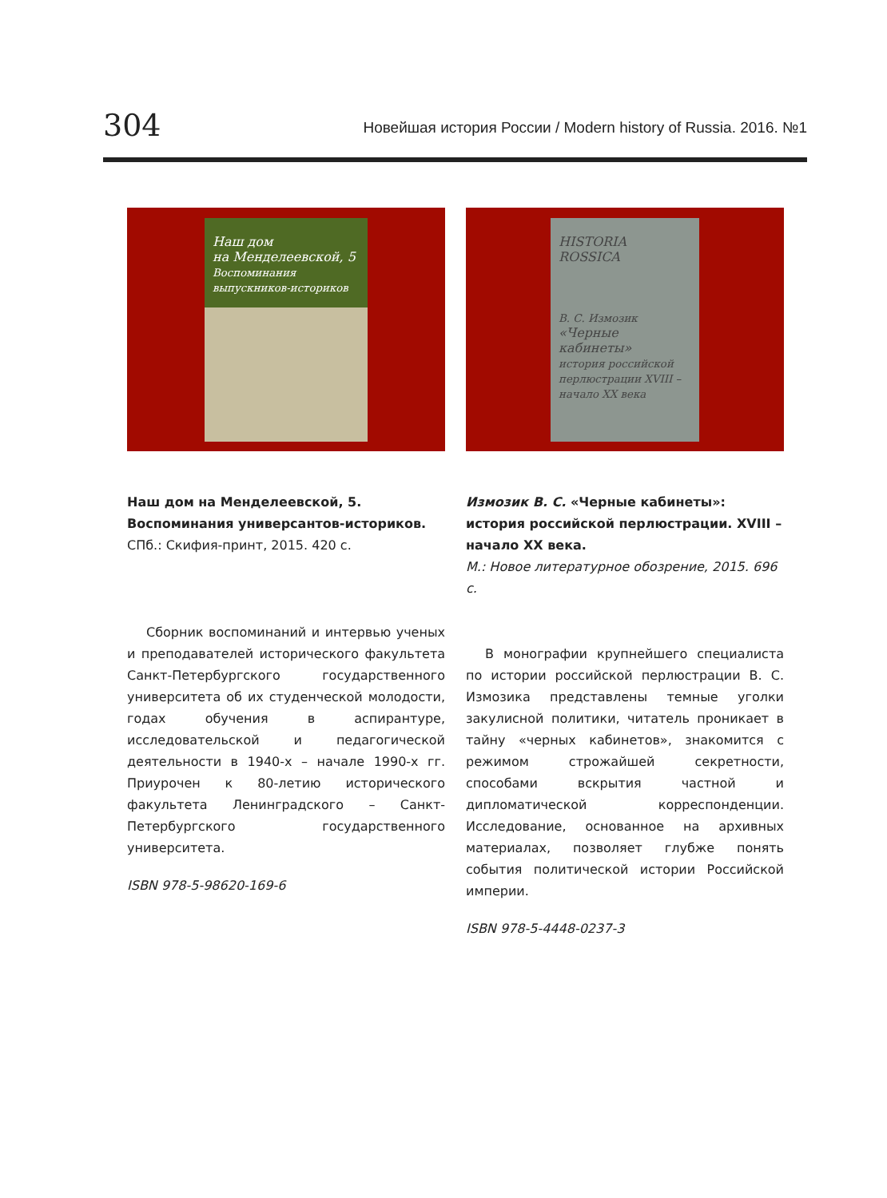304 Новейшая история России / Modern history of Russia. 2016. №1
Наш дом
на Менделеевской, 5
Воспоминания выпускников-историков
Наш дом на Менделеевской, 5.
Воспоминания универсантов-историков.
СПб.: Скифия-принт, 2015. 420 с.
Сборник воспоминаний и интервью ученых и преподавателей исторического факультета Санкт-Петербургского государственного университета об их студенческой молодости, годах обучения в аспирантуре, исследовательской и педагогической деятельности в 1940-х – начале 1990-х гг. Приурочен к 80-летию исторического факультета Ленинградского – Санкт-Петербургского государственного университета.
ISBN 978-5-98620-169-6
HISTORIA ROSSICA
В. С. Измозик
«Черные кабинеты»
история российской перлюстрации XVIII – начало XX века
Измозик В. С. «Черные кабинеты»:
история российской перлюстрации. XVIII –
начало XX века.
М.: Новое литературное обозрение, 2015. 696 с.
В монографии крупнейшего специалиста по истории российской перлюстрации В. С. Измозика представлены темные уголки закулисной политики, читатель проникает в тайну «черных кабинетов», знакомится с режимом строжайшей секретности, способами вскрытия частной и дипломатической корреспонденции. Исследование, основанное на архивных материалах, позволяет глубже понять события политической истории Российской империи.
ISBN 978-5-4448-0237-3